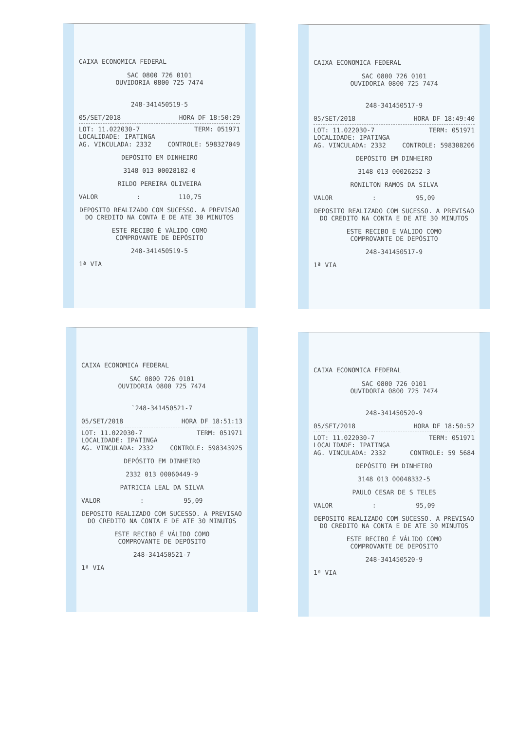CAIXA ECONOMICA FEDERAL
SAC 0800 726 0101
OUVIDORIA 0800 725 7474
248-341450519-5
05/SET/2018 HORA DF 18:50:29
LOT: 11.022030-7 TERM: 051971
LOCALIDADE: IPATINGA
AG. VINCULADA: 2332 CONTROLE: 598327049
DEPÓSITO EM DINHEIRO
3148 013 00028182-0
RILDO PEREIRA OLIVEIRA
VALOR : 110,75
DEPOSITO REALIZADO COM SUCESSO. A PREVISAO
DO CREDITO NA CONTA E DE ATE 30 MINUTOS
ESTE RECIBO É VÁLIDO COMO
COMPROVANTE DE DEPÓSITO
248-341450519-5
1ª VIA
CAIXA ECONOMICA FEDERAL
SAC 0800 726 0101
OUVIDORIA 0800 725 7474
248-341450517-9
05/SET/2018 HORA DF 18:49:40
LOT: 11.022030-7 TERM: 051971
LOCALIDADE: IPATINGA
AG. VINCULADA: 2332 CONTROLE: 598308206
DEPÓSITO EM DINHEIRO
3148 013 00026252-3
RONILTON RAMOS DA SILVA
VALOR : 95,09
DEPOSITO REALIZADO COM SUCESSO. A PREVISAO
DO CREDITO NA CONTA E DE ATE 30 MINUTOS
ESTE RECIBO É VÁLIDO COMO
COMPROVANTE DE DEPÓSITO
248-341450517-9
1ª VIA
CAIXA ECONOMICA FEDERAL
SAC 0800 726 0101
OUVIDORIA 0800 725 7474
`248-341450521-7
05/SET/2018 HORA DF 18:51:13
LOT: 11.022030-7 TERM: 051971
LOCALIDADE: IPATINGA
AG. VINCULADA: 2332 CONTROLE: 598343925
DEPÓSITO EM DINHEIRO
2332 013 00060449-9
PATRICIA LEAL DA SILVA
VALOR : 95,09
DEPOSITO REALIZADO COM SUCESSO. A PREVISAO
DO CREDITO NA CONTA E DE ATE 30 MINUTOS
ESTE RECIBO É VÁLIDO COMO
COMPROVANTE DE DEPÓSITO
248-341450521-7
1ª VIA
CAIXA ECONOMICA FEDERAL
SAC 0800 726 0101
OUVIDORIA 0800 725 7474
248-341450520-9
05/SET/2018 HORA DF 18:50:52
LOT: 11.022030-7 TERM: 051971
LOCALIDADE: IPATINGA
AG. VINCULADA: 2332 CONTROLE: 59 5684
DEPÓSITO EM DINHEIRO
3148 013 00048332-5
PAULO CESAR DE S TELES
VALOR : 95,09
DEPOSITO REALIZADO COM SUCESSO. A PREVISAO
DO CREDITO NA CONTA E DE ATE 30 MINUTOS
ESTE RECIBO É VÁLIDO COMO
COMPROVANTE DE DEPÓSITO
248-341450520-9
1ª VIA